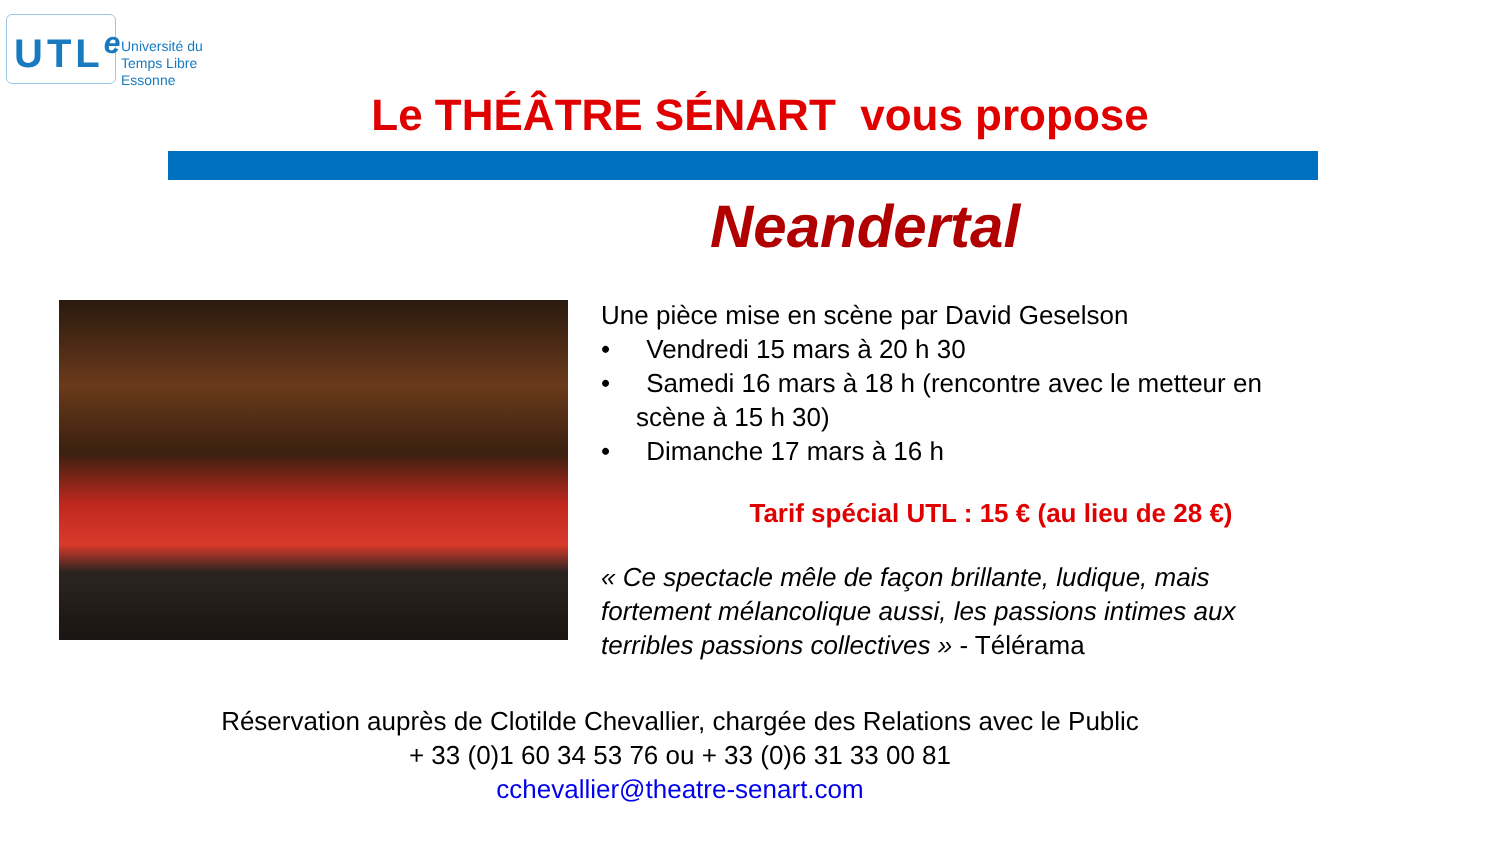UTL<sup>e</sup>
Université du
Temps Libre
Essonne
Le THÉÂTRE SÉNART vous propose
Neandertal
Une pièce mise en scène par David Geselson
• Vendredi 15 mars à 20 h 30
• Samedi 16 mars à 18 h (rencontre avec le metteur en scène à 15 h 30)
• Dimanche 17 mars à 16 h
Tarif spécial UTL : 15 € (au lieu de 28 €)
« Ce spectacle mêle de façon brillante, ludique, mais fortement mélancolique aussi, les passions intimes aux terribles passions collectives » - Télérama
Réservation auprès de Clotilde Chevallier, chargée des Relations avec le Public
+ 33 (0)1 60 34 53 76 ou + 33 (0)6 31 33 00 81
cchevallier@theatre-senart.com